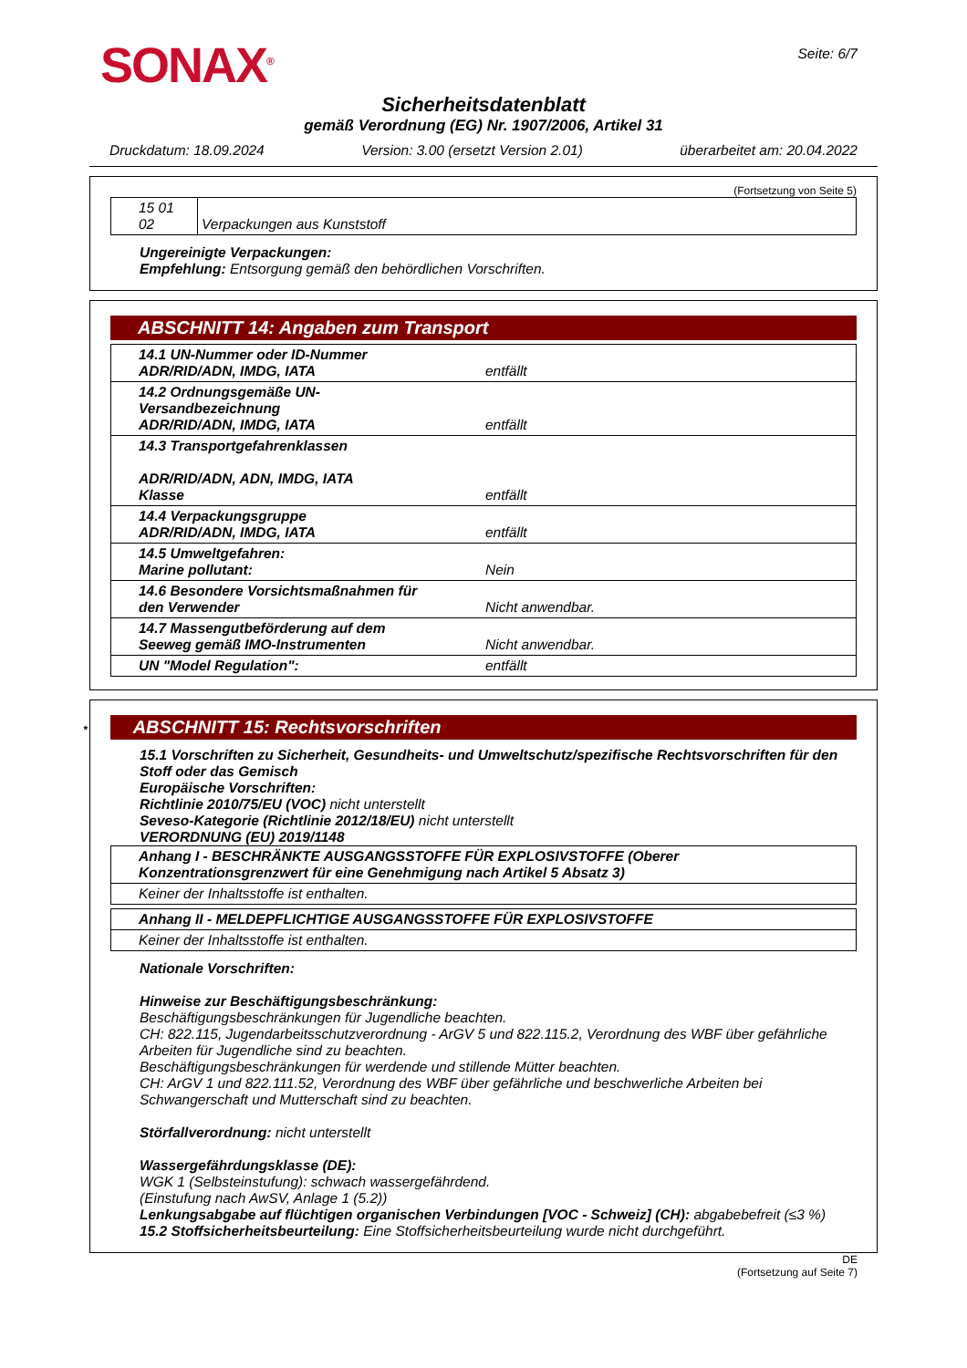SONAX<sup>®</sup>
Seite: 6/7
Sicherheitsdatenblatt
gemäß Verordnung (EG) Nr. 1907/2006, Artikel 31
Druckdatum: 18.09.2024 Version: 3.00 (ersetzt Version 2.01) überarbeitet am: 20.04.2022
(Fortsetzung von Seite 5)
| 15 01 02 | Verpackungen aus Kunststoff |
Ungereinigte Verpackungen:
Empfehlung: Entsorgung gemäß den behördlichen Vorschriften.
ABSCHNITT 14: Angaben zum Transport
| 14.1 UN-Nummer oder ID-Nummer ADR/RID/ADN, IMDG, IATA | entfällt |
| 14.2 Ordnungsgemäße UN-Versandbezeichnung ADR/RID/ADN, IMDG, IATA | entfällt |
| 14.3 Transportgefahrenklassen ADR/RID/ADN, ADN, IMDG, IATA Klasse | entfällt |
| 14.4 Verpackungsgruppe ADR/RID/ADN, IMDG, IATA | entfällt |
| 14.5 Umweltgefahren: Marine pollutant: | Nein |
| 14.6 Besondere Vorsichtsmaßnahmen für den Verwender | Nicht anwendbar. |
| 14.7 Massengutbeförderung auf dem Seeweg gemäß IMO-Instrumenten | Nicht anwendbar. |
| UN "Model Regulation": | entfällt |
* ABSCHNITT 15: Rechtsvorschriften
15.1 Vorschriften zu Sicherheit, Gesundheits- und Umweltschutz/spezifische Rechtsvorschriften für den Stoff oder das Gemisch
Europäische Vorschriften:
Richtlinie 2010/75/EU (VOC) nicht unterstellt
Seveso-Kategorie (Richtlinie 2012/18/EU) nicht unterstellt
VERORDNUNG (EU) 2019/1148
| Anhang I - BESCHRÄNKTE AUSGANGSSTOFFE FÜR EXPLOSIVSTOFFE (Oberer Konzentrationsgrenzwert für eine Genehmigung nach Artikel 5 Absatz 3) |
| Keiner der Inhaltsstoffe ist enthalten. |
| Anhang II - MELDEPFLICHTIGE AUSGANGSSTOFFE FÜR EXPLOSIVSTOFFE |
| Keiner der Inhaltsstoffe ist enthalten. |
Nationale Vorschriften:
Hinweise zur Beschäftigungsbeschränkung:
Beschäftigungsbeschränkungen für Jugendliche beachten.
CH: 822.115, Jugendarbeitsschutzverordnung - ArGV 5 und 822.115.2, Verordnung des WBF über gefährliche Arbeiten für Jugendliche sind zu beachten.
Beschäftigungsbeschränkungen für werdende und stillende Mütter beachten.
CH: ArGV 1 und 822.111.52, Verordnung des WBF über gefährliche und beschwerliche Arbeiten bei Schwangerschaft und Mutterschaft sind zu beachten.
Störfallverordnung: nicht unterstellt
Wassergefährdungsklasse (DE):
WGK 1 (Selbsteinstufung): schwach wassergefährdend.
(Einstufung nach AwSV, Anlage 1 (5.2))
Lenkungsabgabe auf flüchtigen organischen Verbindungen [VOC - Schweiz] (CH): abgabebefreit (≤3 %)
15.2 Stoffsicherheitsbeurteilung: Eine Stoffsicherheitsbeurteilung wurde nicht durchgeführt.
DE
(Fortsetzung auf Seite 7)